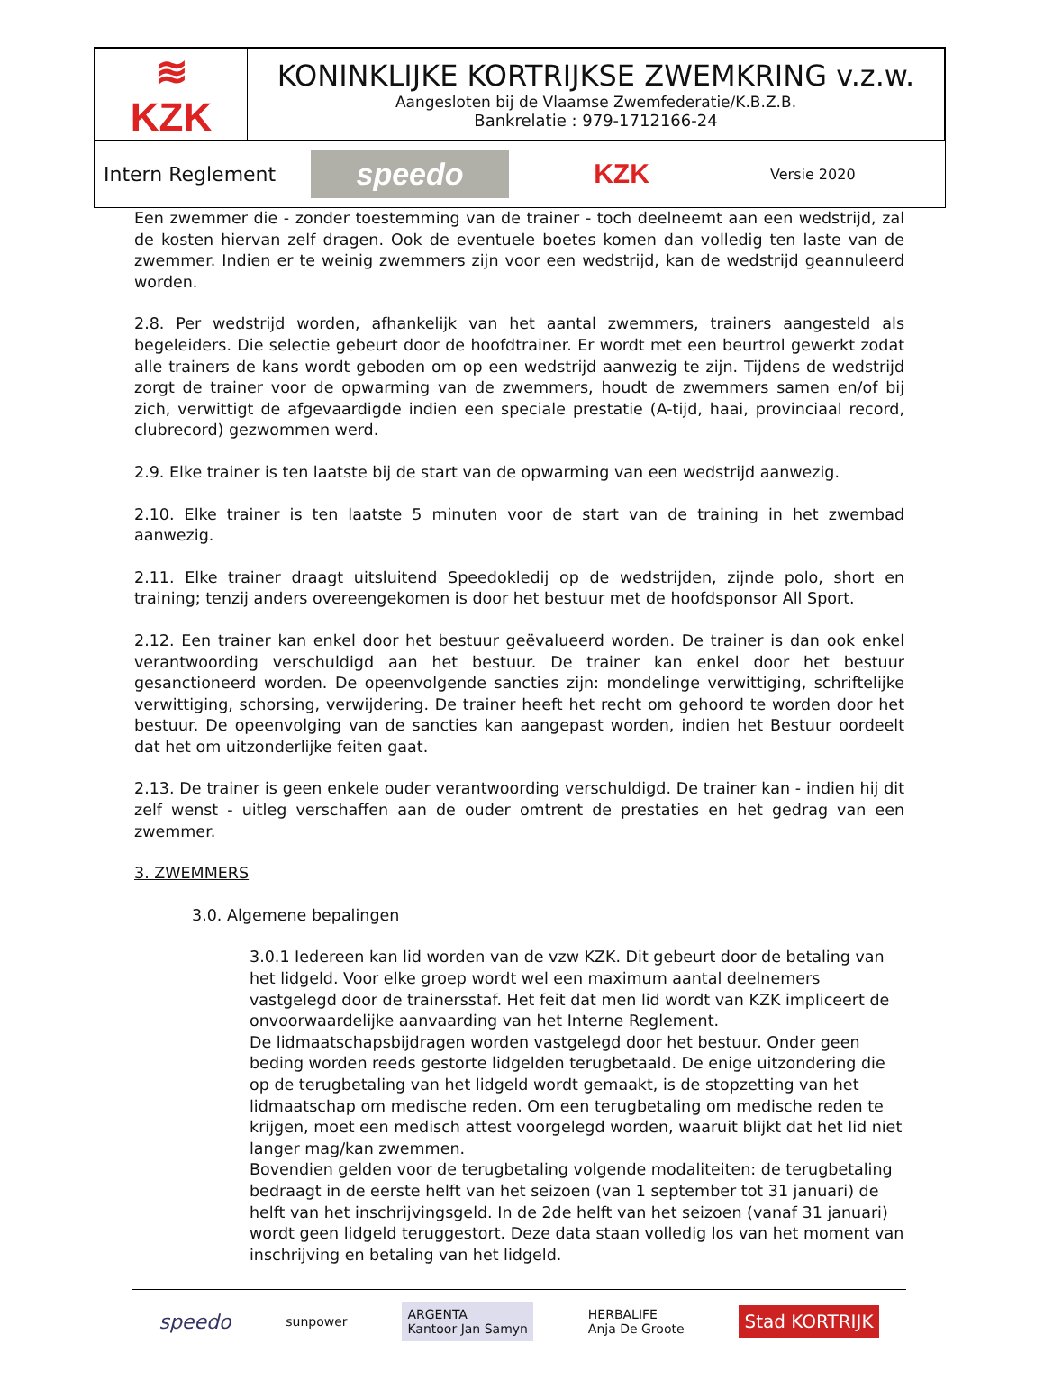| ≋ KZK | KONINKLIJKE KORTRIJKSE ZWEMKRING v.z.w. Aangesloten bij de Vlaamse Zwemfederatie/K.B.Z.B. Bankrelatie : 979-1712166-24 |
Intern Reglement speedo KZK Versie 2020
Een zwemmer die - zonder toestemming van de trainer - toch deelneemt aan een wedstrijd, zal de kosten hiervan zelf dragen. Ook de eventuele boetes komen dan volledig ten laste van de zwemmer. Indien er te weinig zwemmers zijn voor een wedstrijd, kan de wedstrijd geannuleerd worden.
2.8. Per wedstrijd worden, afhankelijk van het aantal zwemmers, trainers aangesteld als begeleiders. Die selectie gebeurt door de hoofdtrainer. Er wordt met een beurtrol gewerkt zodat alle trainers de kans wordt geboden om op een wedstrijd aanwezig te zijn. Tijdens de wedstrijd zorgt de trainer voor de opwarming van de zwemmers, houdt de zwemmers samen en/of bij zich, verwittigt de afgevaardigde indien een speciale prestatie (A-tijd, haai, provinciaal record, clubrecord) gezwommen werd.
2.9. Elke trainer is ten laatste bij de start van de opwarming van een wedstrijd aanwezig.
2.10. Elke trainer is ten laatste 5 minuten voor de start van de training in het zwembad aanwezig.
2.11. Elke trainer draagt uitsluitend Speedokledij op de wedstrijden, zijnde polo, short en training; tenzij anders overeengekomen is door het bestuur met de hoofdsponsor All Sport.
2.12. Een trainer kan enkel door het bestuur geëvalueerd worden. De trainer is dan ook enkel verantwoording verschuldigd aan het bestuur. De trainer kan enkel door het bestuur gesanctioneerd worden. De opeenvolgende sancties zijn: mondelinge verwittiging, schriftelijke verwittiging, schorsing, verwijdering. De trainer heeft het recht om gehoord te worden door het bestuur. De opeenvolging van de sancties kan aangepast worden, indien het Bestuur oordeelt dat het om uitzonderlijke feiten gaat.
2.13. De trainer is geen enkele ouder verantwoording verschuldigd. De trainer kan - indien hij dit zelf wenst - uitleg verschaffen aan de ouder omtrent de prestaties en het gedrag van een zwemmer.
3. ZWEMMERS
3.0. Algemene bepalingen
3.0.1 Iedereen kan lid worden van de vzw KZK. Dit gebeurt door de betaling van het lidgeld. Voor elke groep wordt wel een maximum aantal deelnemers vastgelegd door de trainersstaf. Het feit dat men lid wordt van KZK impliceert de onvoorwaardelijke aanvaarding van het Interne Reglement.
De lidmaatschapsbijdragen worden vastgelegd door het bestuur. Onder geen beding worden reeds gestorte lidgelden terugbetaald. De enige uitzondering die op de terugbetaling van het lidgeld wordt gemaakt, is de stopzetting van het lidmaatschap om medische reden. Om een terugbetaling om medische reden te krijgen, moet een medisch attest voorgelegd worden, waaruit blijkt dat het lid niet langer mag/kan zwemmen.
Bovendien gelden voor de terugbetaling volgende modaliteiten: de terugbetaling bedraagt in de eerste helft van het seizoen (van 1 september tot 31 januari) de helft van het inschrijvingsgeld. In de 2de helft van het seizoen (vanaf 31 januari) wordt geen lidgeld teruggestort. Deze data staan volledig los van het moment van inschrijving en betaling van het lidgeld.
speedo sunpower ARGENTA
Kantoor Jan Samyn HERBALIFE
Anja De Groote Stad KORTRIJK